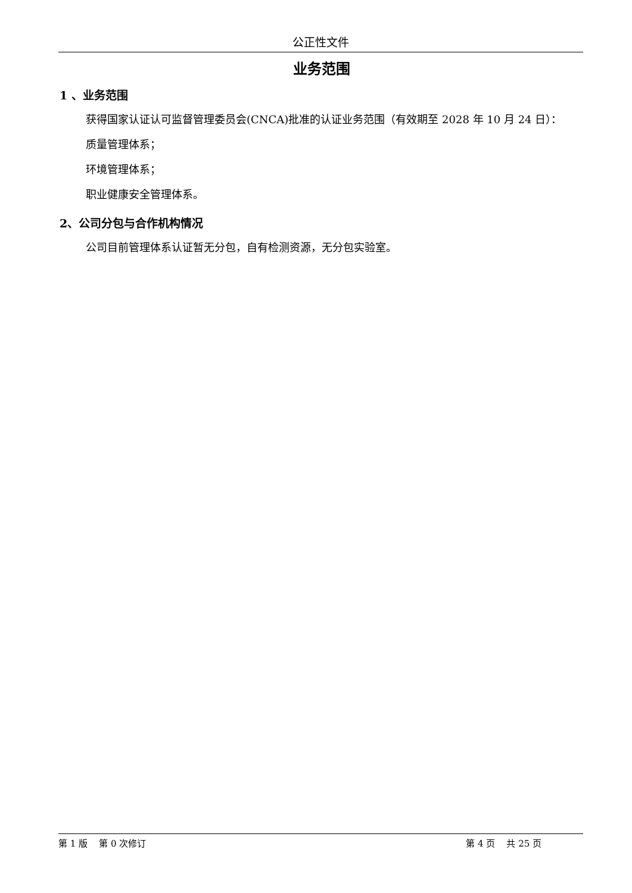公正性文件
业务范围
1 、业务范围
获得国家认证认可监督管理委员会(CNCA)批准的认证业务范围（有效期至 2028 年 10 月 24 日）：
质量管理体系；
环境管理体系；
职业健康安全管理体系。
2、公司分包与合作机构情况
公司目前管理体系认证暂无分包，自有检测资源，无分包实验室。
第 1 版 第 0 次修订 第 4 页 共 25 页